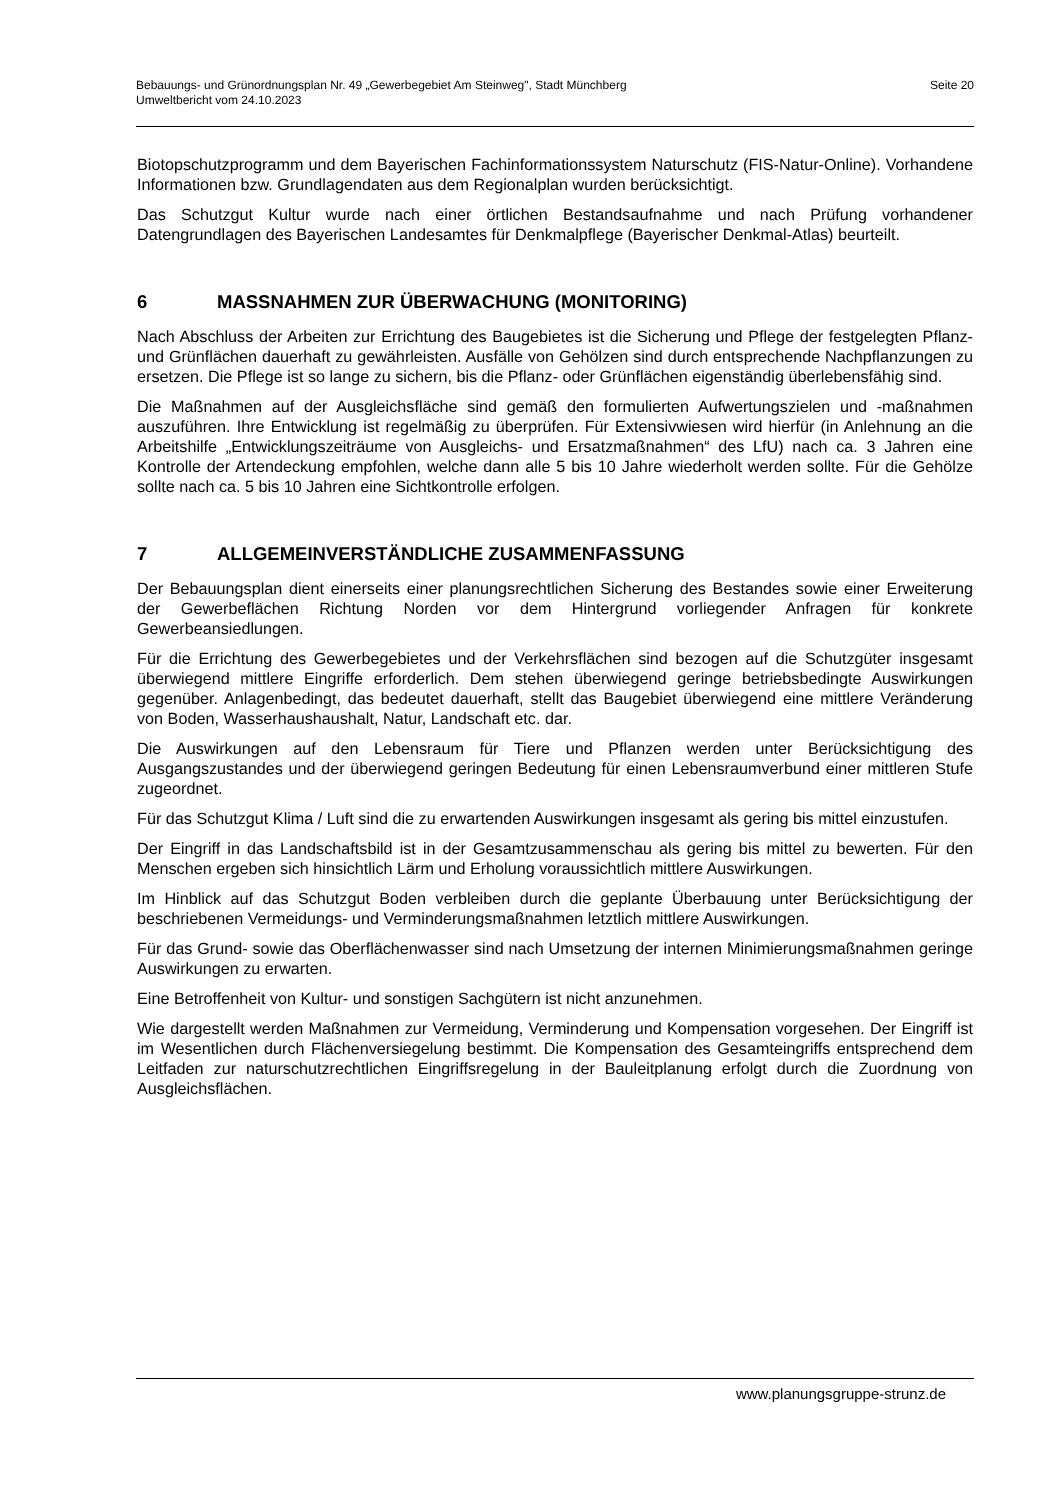Bebauungs- und Grünordnungsplan Nr. 49 „Gewerbegebiet Am Steinweg", Stadt Münchberg
Umweltbericht vom 24.10.2023
Seite 20
Biotopschutzprogramm und dem Bayerischen Fachinformationssystem Naturschutz (FIS-Natur-Online). Vorhandene Informationen bzw. Grundlagendaten aus dem Regionalplan wurden berücksichtigt.
Das Schutzgut Kultur wurde nach einer örtlichen Bestandsaufnahme und nach Prüfung vorhandener Datengrundlagen des Bayerischen Landesamtes für Denkmalpflege (Bayerischer Denkmal-Atlas) beurteilt.
6 MASSNAHMEN ZUR ÜBERWACHUNG (MONITORING)
Nach Abschluss der Arbeiten zur Errichtung des Baugebietes ist die Sicherung und Pflege der festgelegten Pflanz- und Grünflächen dauerhaft zu gewährleisten. Ausfälle von Gehölzen sind durch entsprechende Nachpflanzungen zu ersetzen. Die Pflege ist so lange zu sichern, bis die Pflanz- oder Grünflächen eigenständig überlebensfähig sind.
Die Maßnahmen auf der Ausgleichsfläche sind gemäß den formulierten Aufwertungszielen und -maßnahmen auszuführen. Ihre Entwicklung ist regelmäßig zu überprüfen. Für Extensivwiesen wird hierfür (in Anlehnung an die Arbeitshilfe „Entwicklungszeiträume von Ausgleichs- und Ersatzmaßnahmen“ des LfU) nach ca. 3 Jahren eine Kontrolle der Artendeckung empfohlen, welche dann alle 5 bis 10 Jahre wiederholt werden sollte. Für die Gehölze sollte nach ca. 5 bis 10 Jahren eine Sichtkontrolle erfolgen.
7 ALLGEMEINVERSTÄNDLICHE ZUSAMMENFASSUNG
Der Bebauungsplan dient einerseits einer planungsrechtlichen Sicherung des Bestandes sowie einer Erweiterung der Gewerbeflächen Richtung Norden vor dem Hintergrund vorliegender Anfragen für konkrete Gewerbeansiedlungen.
Für die Errichtung des Gewerbegebietes und der Verkehrsflächen sind bezogen auf die Schutzgüter insgesamt überwiegend mittlere Eingriffe erforderlich. Dem stehen überwiegend geringe betriebsbedingte Auswirkungen gegenüber. Anlagenbedingt, das bedeutet dauerhaft, stellt das Baugebiet überwiegend eine mittlere Veränderung von Boden, Wasserhaushaushalt, Natur, Landschaft etc. dar.
Die Auswirkungen auf den Lebensraum für Tiere und Pflanzen werden unter Berücksichtigung des Ausgangszustandes und der überwiegend geringen Bedeutung für einen Lebensraumverbund einer mittleren Stufe zugeordnet.
Für das Schutzgut Klima / Luft sind die zu erwartenden Auswirkungen insgesamt als gering bis mittel einzustufen.
Der Eingriff in das Landschaftsbild ist in der Gesamtzusammenschau als gering bis mittel zu bewerten. Für den Menschen ergeben sich hinsichtlich Lärm und Erholung voraussichtlich mittlere Auswirkungen.
Im Hinblick auf das Schutzgut Boden verbleiben durch die geplante Überbauung unter Berücksichtigung der beschriebenen Vermeidungs- und Verminderungsmaßnahmen letztlich mittlere Auswirkungen.
Für das Grund- sowie das Oberflächenwasser sind nach Umsetzung der internen Minimierungsmaßnahmen geringe Auswirkungen zu erwarten.
Eine Betroffenheit von Kultur- und sonstigen Sachgütern ist nicht anzunehmen.
Wie dargestellt werden Maßnahmen zur Vermeidung, Verminderung und Kompensation vorgesehen. Der Eingriff ist im Wesentlichen durch Flächenversiegelung bestimmt. Die Kompensation des Gesamteingriffs entsprechend dem Leitfaden zur naturschutzrechtlichen Eingriffsregelung in der Bauleitplanung erfolgt durch die Zuordnung von Ausgleichsflächen.
www.planungsgruppe-strunz.de